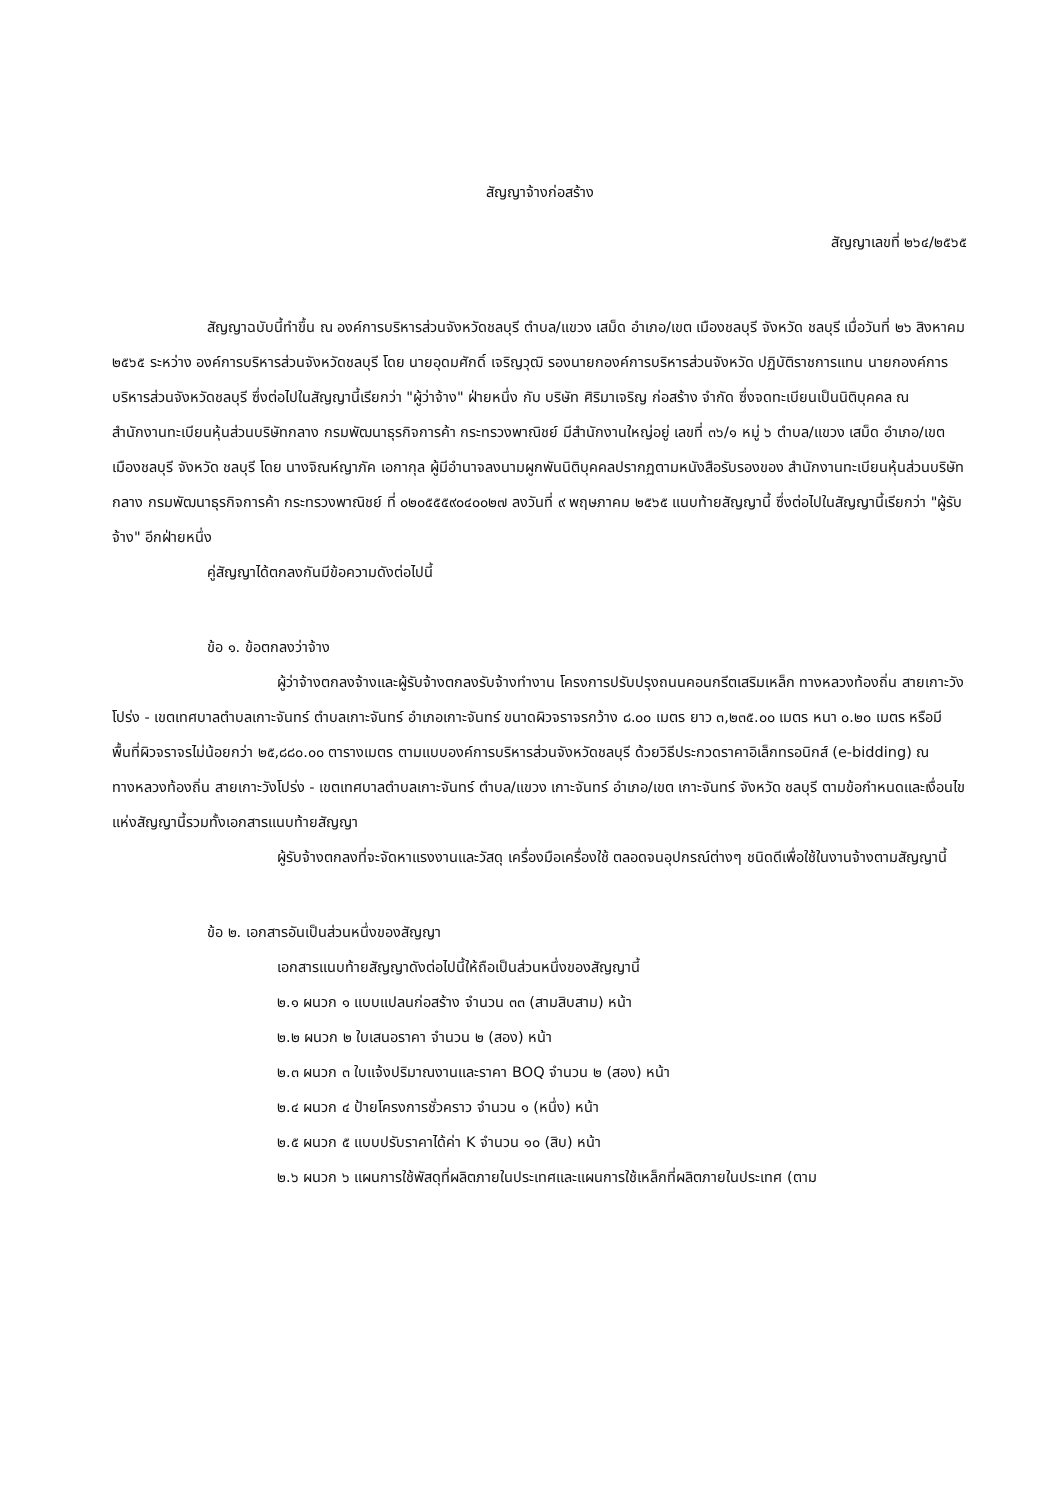สัญญาจ้างก่อสร้าง
สัญญาเลขที่ ๒๖๔/๒๕๖๕
สัญญาฉบับนี้ทำขึ้น ณ องค์การบริหารส่วนจังหวัดชลบุรี ตำบล/แขวง เสม็ด อำเภอ/เขต เมืองชลบุรี จังหวัด ชลบุรี เมื่อวันที่ ๒๖ สิงหาคม ๒๕๖๕ ระหว่าง องค์การบริหารส่วนจังหวัดชลบุรี โดย นายอุดมศักดิ์ เจริญวุฒิ รองนายกองค์การบริหารส่วนจังหวัด ปฏิบัติราชการแทน นายกองค์การบริหารส่วนจังหวัดชลบุรี ซึ่งต่อไปในสัญญานี้เรียกว่า "ผู้ว่าจ้าง" ฝ่ายหนึ่ง กับ บริษัท ศิริมาเจริญ ก่อสร้าง จำกัด ซึ่งจดทะเบียนเป็นนิติบุคคล ณ สำนักงานทะเบียนหุ้นส่วนบริษัทกลาง กรมพัฒนาธุรกิจการค้า กระทรวงพาณิชย์ มีสำนักงานใหญ่อยู่ เลขที่ ๓๖/๑ หมู่ ๖ ตำบล/แขวง เสม็ด อำเภอ/เขต เมืองชลบุรี จังหวัด ชลบุรี โดย นางจิณห์ญาภัค เอกากุล ผู้มีอำนาจลงนามผูกพันนิติบุคคลปรากฏตามหนังสือรับรองของ สำนักงานทะเบียนหุ้นส่วนบริษัทกลาง กรมพัฒนาธุรกิจการค้า กระทรวงพาณิชย์ ที่ ๐๒๐๕๕๕๙๐๔๐๐๒๗ ลงวันที่ ๙ พฤษภาคม ๒๕๖๕ แนบท้ายสัญญานี้ ซึ่งต่อไปในสัญญานี้เรียกว่า "ผู้รับจ้าง" อีกฝ่ายหนึ่ง
คู่สัญญาได้ตกลงกันมีข้อความดังต่อไปนี้
ข้อ ๑. ข้อตกลงว่าจ้าง
ผู้ว่าจ้างตกลงจ้างและผู้รับจ้างตกลงรับจ้างทำงาน โครงการปรับปรุงถนนคอนกรีตเสริมเหล็ก ทางหลวงท้องถิ่น สายเกาะวังโปร่ง - เขตเทศบาลตำบลเกาะจันทร์ ตำบลเกาะจันทร์ อำเภอเกาะจันทร์ ขนาดผิวจราจรกว้าง ๘.๐๐ เมตร ยาว ๓,๒๓๕.๐๐ เมตร หนา ๐.๒๐ เมตร หรือมีพื้นที่ผิวจราจรไม่น้อยกว่า ๒๕,๘๘๐.๐๐ ตารางเมตร ตามแบบองค์การบริหารส่วนจังหวัดชลบุรี ด้วยวิธีประกวดราคาอิเล็กทรอนิกส์ (e-bidding) ณ ทางหลวงท้องถิ่น สายเกาะวังโปร่ง - เขตเทศบาลตำบลเกาะจันทร์ ตำบล/แขวง เกาะจันทร์ อำเภอ/เขต เกาะจันทร์ จังหวัด ชลบุรี ตามข้อกำหนดและเงื่อนไขแห่งสัญญานี้รวมทั้งเอกสารแนบท้ายสัญญา
ผู้รับจ้างตกลงที่จะจัดหาแรงงานและวัสดุ เครื่องมือเครื่องใช้ ตลอดจนอุปกรณ์ต่างๆ ชนิดดีเพื่อใช้ในงานจ้างตามสัญญานี้
ข้อ ๒. เอกสารอันเป็นส่วนหนึ่งของสัญญา
เอกสารแนบท้ายสัญญาดังต่อไปนี้ให้ถือเป็นส่วนหนึ่งของสัญญานี้
๒.๑ ผนวก ๑ แบบแปลนก่อสร้าง จำนวน ๓๓ (สามสิบสาม) หน้า
๒.๒ ผนวก ๒ ใบเสนอราคา จำนวน ๒ (สอง) หน้า
๒.๓ ผนวก ๓ ใบแจ้งปริมาณงานและราคา BOQ จำนวน ๒ (สอง) หน้า
๒.๔ ผนวก ๔ ป้ายโครงการชั่วคราว จำนวน ๑ (หนึ่ง) หน้า
๒.๕ ผนวก ๕ แบบปรับราคาได้ค่า K จำนวน ๑๐ (สิบ) หน้า
๒.๖ ผนวก ๖ แผนการใช้พัสดุที่ผลิตภายในประเทศและแผนการใช้เหล็กที่ผลิตภายในประเทศ (ตาม